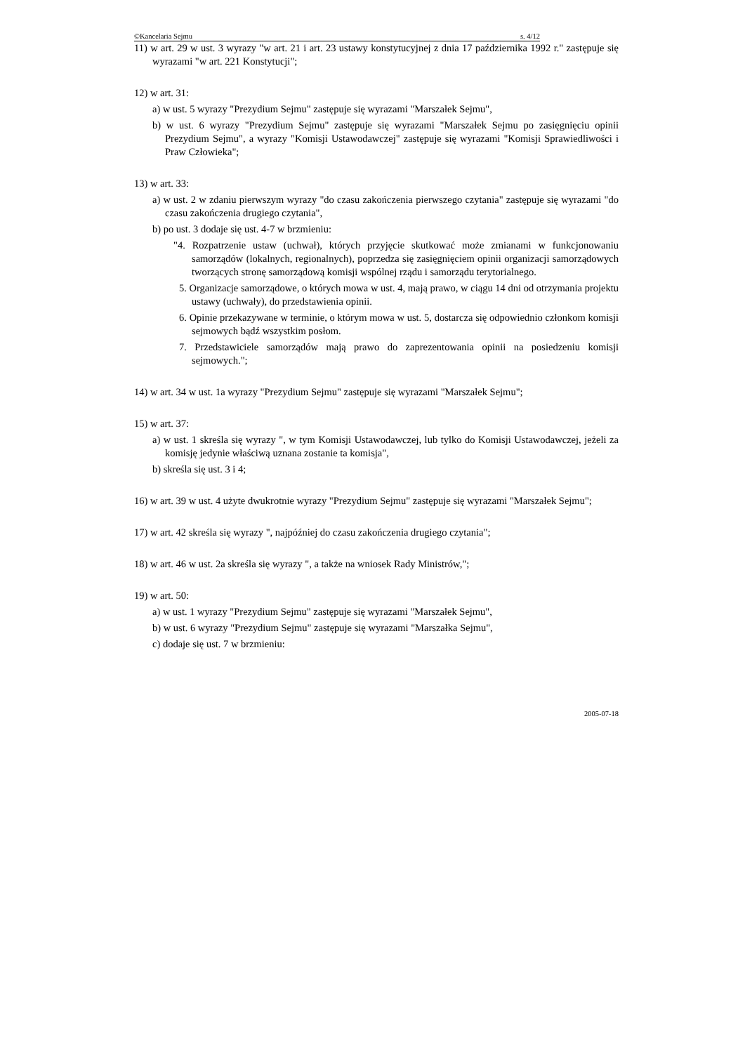©Kancelaria Sejmu s. 4/12
11) w art. 29 w ust. 3 wyrazy "w art. 21 i art. 23 ustawy konstytucyjnej z dnia 17 października 1992 r." zastępuje się wyrazami "w art. 221 Konstytucji";
12) w art. 31:
a) w ust. 5 wyrazy "Prezydium Sejmu" zastępuje się wyrazami "Marszałek Sejmu",
b) w ust. 6 wyrazy "Prezydium Sejmu" zastępuje się wyrazami "Marszałek Sejmu po zasięgnięciu opinii Prezydium Sejmu", a wyrazy "Komisji Ustawodawczej" zastępuje się wyrazami "Komisji Sprawiedliwości i Praw Człowieka";
13) w art. 33:
a) w ust. 2 w zdaniu pierwszym wyrazy "do czasu zakończenia pierwszego czytania" zastępuje się wyrazami "do czasu zakończenia drugiego czytania",
b) po ust. 3 dodaje się ust. 4-7 w brzmieniu:
"4. Rozpatrzenie ustaw (uchwał), których przyjęcie skutkować może zmianami w funkcjonowaniu samorządów (lokalnych, regionalnych), poprzedza się zasięgnięciem opinii organizacji samorządowych tworzących stronę samorządową komisji wspólnej rządu i samorządu terytorialnego.
5. Organizacje samorządowe, o których mowa w ust. 4, mają prawo, w ciągu 14 dni od otrzymania projektu ustawy (uchwały), do przedstawienia opinii.
6. Opinie przekazywane w terminie, o którym mowa w ust. 5, dostarcza się odpowiednio członkom komisji sejmowych bądź wszystkim posłom.
7. Przedstawiciele samorządów mają prawo do zaprezentowania opinii na posiedzeniu komisji sejmowych.";
14) w art. 34 w ust. 1a wyrazy "Prezydium Sejmu" zastępuje się wyrazami "Marszałek Sejmu";
15) w art. 37:
a) w ust. 1 skreśla się wyrazy ", w tym Komisji Ustawodawczej, lub tylko do Komisji Ustawodawczej, jeżeli za komisję jedynie właściwą uznana zostanie ta komisja",
b) skreśla się ust. 3 i 4;
16) w art. 39 w ust. 4 użyte dwukrotnie wyrazy "Prezydium Sejmu" zastępuje się wyrazami "Marszałek Sejmu";
17) w art. 42 skreśla się wyrazy ", najpóźniej do czasu zakończenia drugiego czytania";
18) w art. 46 w ust. 2a skreśla się wyrazy ", a także na wniosek Rady Ministrów,";
19) w art. 50:
a) w ust. 1 wyrazy "Prezydium Sejmu" zastępuje się wyrazami "Marszałek Sejmu",
b) w ust. 6 wyrazy "Prezydium Sejmu" zastępuje się wyrazami "Marszałka Sejmu",
c) dodaje się ust. 7 w brzmieniu:
2005-07-18